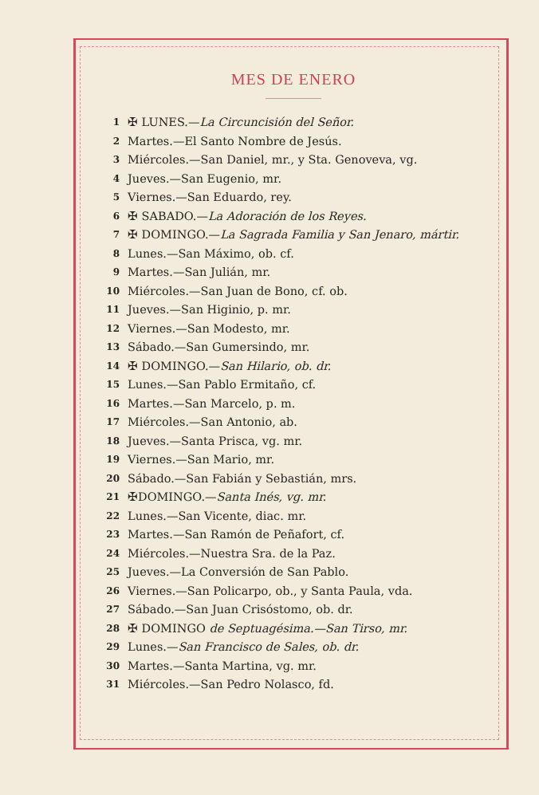MES DE ENERO
1 ✠ LUNES.—La Circuncisión del Señor.
2 Martes.—El Santo Nombre de Jesús.
3 Miércoles.—San Daniel, mr., y Sta. Genoveva, vg.
4 Jueves.—San Eugenio, mr.
5 Viernes.—San Eduardo, rey.
6 ✠ SABADO.—La Adoración de los Reyes.
7 ✠ DOMINGO.—La Sagrada Familia y San Jenaro, mártir.
8 Lunes.—San Máximo, ob. cf.
9 Martes.—San Julián, mr.
10 Miércoles.—San Juan de Bono, cf. ob.
11 Jueves.—San Higinio, p. mr.
12 Viernes.—San Modesto, mr.
13 Sábado.—San Gumersindo, mr.
14 ✠ DOMINGO.—San Hilario, ob. dr.
15 Lunes.—San Pablo Ermitaño, cf.
16 Martes.—San Marcelo, p. m.
17 Miércoles.—San Antonio, ab.
18 Jueves.—Santa Prisca, vg. mr.
19 Viernes.—San Mario, mr.
20 Sábado.—San Fabián y Sebastián, mrs.
21 ✠DOMINGO.—Santa Inés, vg. mr.
22 Lunes.—San Vicente, diac. mr.
23 Martes.—San Ramón de Peñafort, cf.
24 Miércoles.—Nuestra Sra. de la Paz.
25 Jueves.—La Conversión de San Pablo.
26 Viernes.—San Policarpo, ob., y Santa Paula, vda.
27 Sábado.—San Juan Crisóstomo, ob. dr.
28 ✠ DOMINGO de Septuagésima.—San Tirso, mr.
29 Lunes.—San Francisco de Sales, ob. dr.
30 Martes.—Santa Martina, vg. mr.
31 Miércoles.—San Pedro Nolasco, fd.